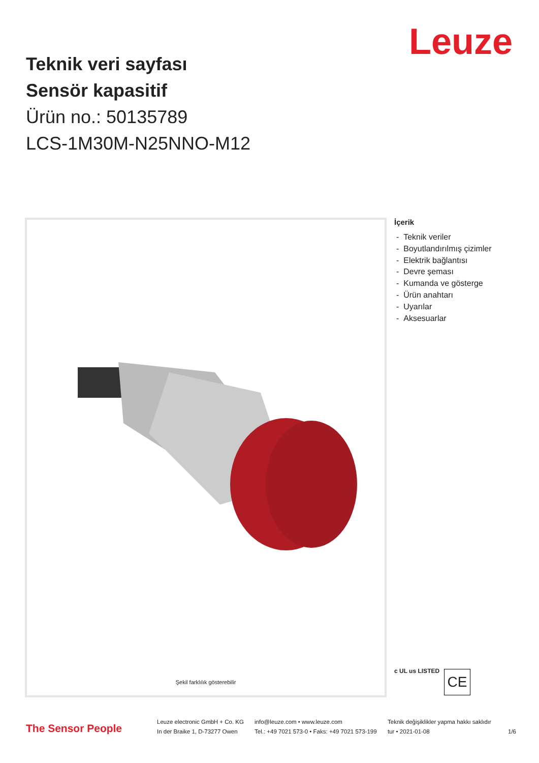Leuze
Teknik veri sayfası
Sensör kapasitif
Ürün no.: 50135789
LCS-1M30M-N25NNO-M12
Şekil farklılık gösterebilir
İçerik
- Teknik veriler
- Boyutlandırılmış çizimler
- Elektrik bağlantısı
- Devre şeması
- Kumanda ve gösterge
- Ürün anahtarı
- Uyarılar
- Aksesuarlar
c UL us LISTED CE
The Sensor People
Leuze electronic GmbH + Co. KG
In der Braike 1, D-73277 Owen
info@leuze.com • www.leuze.com
Tel.: +49 7021 573-0 • Faks: +49 7021 573-199
Teknik değişiklikler yapma hakkı saklıdır
tur • 2021-01-08
1/6